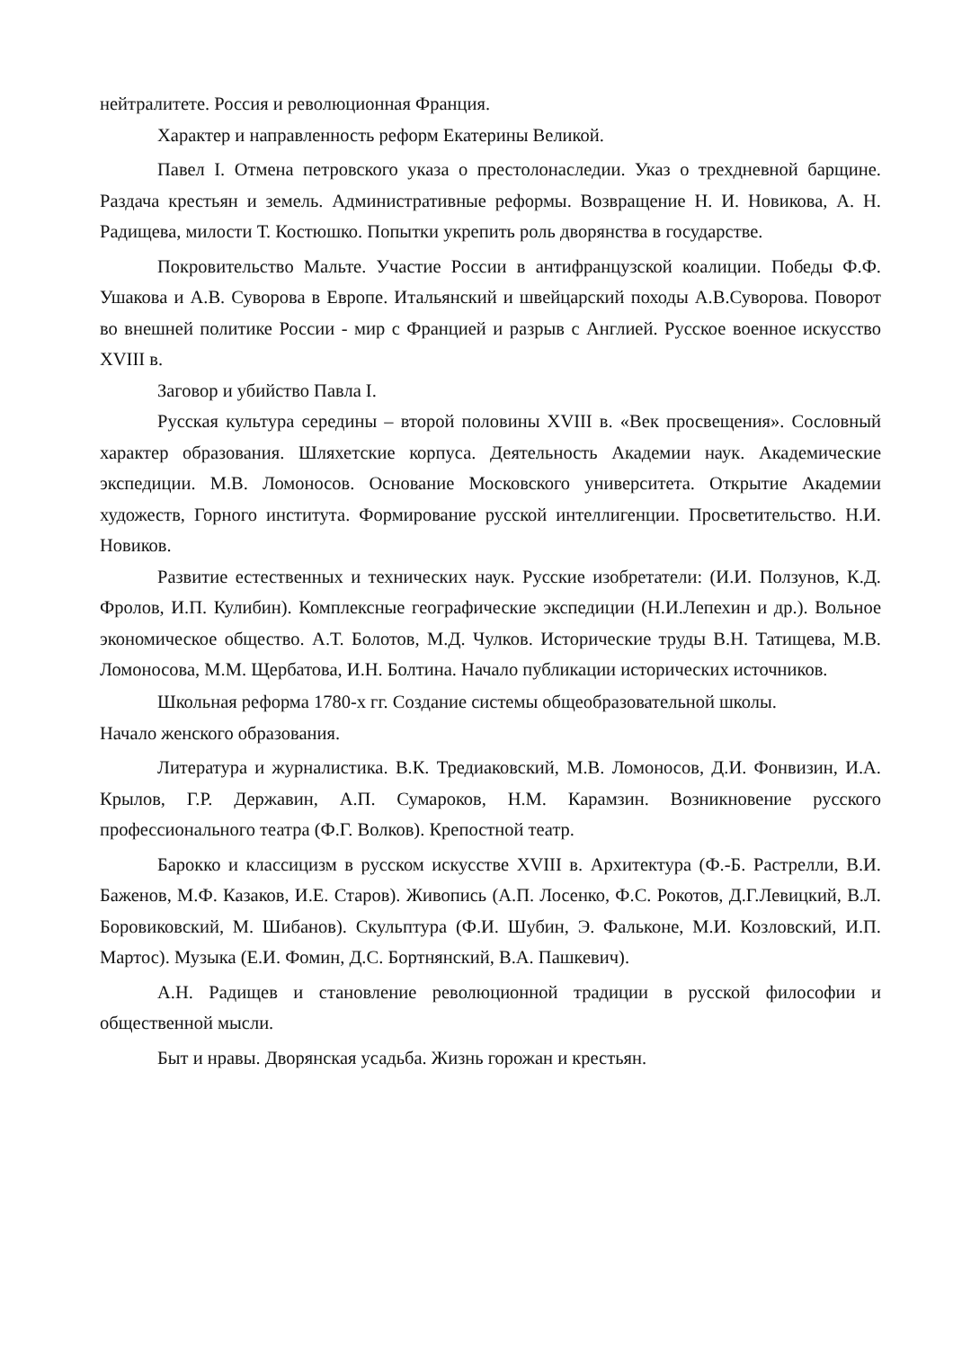нейтралитете. Россия и революционная Франция.
Характер и направленность реформ Екатерины Великой.
Павел I. Отмена петровского указа о престолонаследии. Указ о трехдневной барщине. Раздача крестьян и земель. Административные реформы. Возвращение Н. И. Новикова, А. Н. Радищева, милости Т. Костюшко. Попытки укрепить роль дворянства в государстве.
Покровительство Мальте. Участие России в антифранцузской коалиции. Победы Ф.Ф. Ушакова и А.В. Суворова в Европе. Итальянский и швейцарский походы А.В.Суворова. Поворот во внешней политике России - мир с Францией и разрыв с Англией. Русское военное искусство XVIII в.
Заговор и убийство Павла I.
Русская культура середины – второй половины XVIII в. «Век просвещения». Сословный характер образования. Шляхетские корпуса. Деятельность Академии наук. Академические экспедиции. М.В. Ломоносов. Основание Московского университета. Открытие Академии художеств, Горного института. Формирование русской интеллигенции. Просветительство. Н.И. Новиков.
Развитие естественных и технических наук. Русские изобретатели: (И.И. Ползунов, К.Д. Фролов, И.П. Кулибин). Комплексные географические экспедиции (Н.И.Лепехин и др.). Вольное экономическое общество. А.Т. Болотов, М.Д. Чулков. Исторические труды В.Н. Татищева, М.В. Ломоносова, М.М. Щербатова, И.Н. Болтина. Начало публикации исторических источников.
Школьная реформа 1780-х гг. Создание системы общеобразовательной школы.
Начало женского образования.
Литература и журналистика. В.К. Тредиаковский, М.В. Ломоносов, Д.И. Фонвизин, И.А. Крылов, Г.Р. Державин, А.П. Сумароков, Н.М. Карамзин. Возникновение русского профессионального театра (Ф.Г. Волков). Крепостной театр.
Барокко и классицизм в русском искусстве XVIII в. Архитектура (Ф.-Б. Растрелли, В.И. Баженов, М.Ф. Казаков, И.Е. Старов). Живопись (А.П. Лосенко, Ф.С. Рокотов, Д.Г.Левицкий, В.Л. Боровиковский, М. Шибанов). Скульптура (Ф.И. Шубин, Э. Фальконе, М.И. Козловский, И.П. Мартос). Музыка (Е.И. Фомин, Д.С. Бортнянский, В.А. Пашкевич).
А.Н. Радищев и становление революционной традиции в русской философии и общественной мысли.
Быт и нравы. Дворянская усадьба. Жизнь горожан и крестьян.